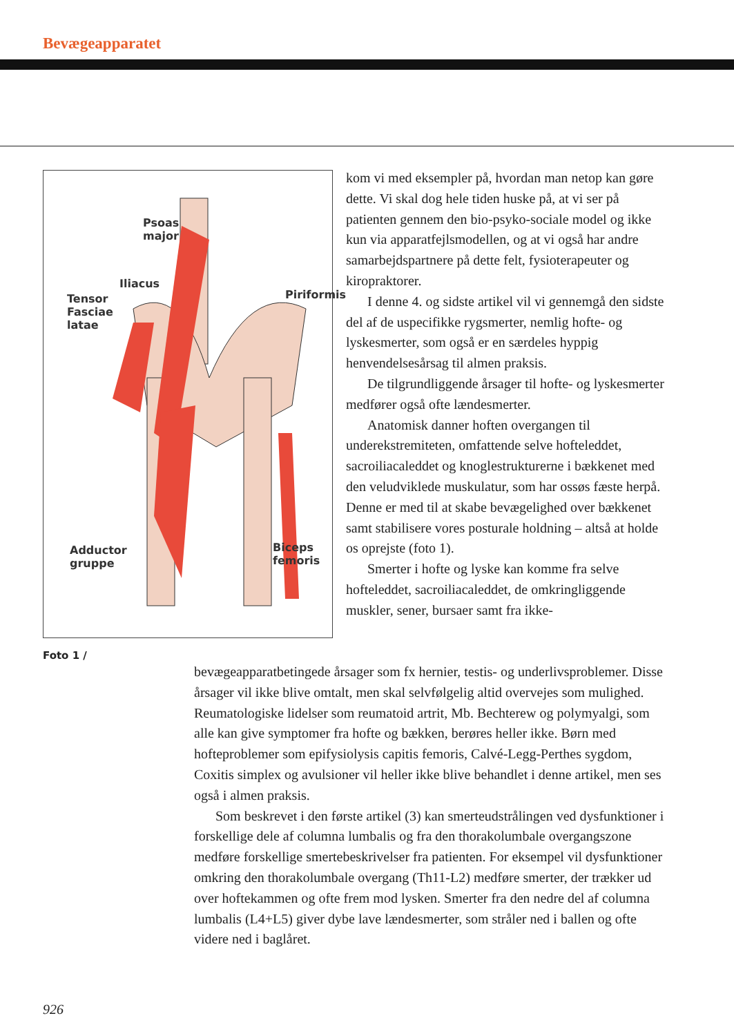Bevægeapparatet
Psoas
major
Iliacus
Tensor
Fasciae
latae
Piriformis
Adductor
gruppe
Biceps
femoris
Foto 1 /
kom vi med eksempler på, hvordan man netop kan gøre dette. Vi skal dog hele tiden huske på, at vi ser på patienten gennem den bio-psyko-sociale model og ikke kun via apparatfejlsmodellen, og at vi også har andre samarbejdspartnere på dette felt, fysioterapeuter og kiropraktorer.
I denne 4. og sidste artikel vil vi gennemgå den sidste del af de uspecifikke rygsmerter, nemlig hofte- og lyskesmerter, som også er en særdeles hyppig henvendelsesårsag til almen praksis.
De tilgrundliggende årsager til hofte- og lyskesmerter medfører også ofte lændesmerter.
Anatomisk danner hoften overgangen til underekstremiteten, omfattende selve hofteleddet, sacroiliacaleddet og knoglestrukturerne i bækkenet med den veludviklede muskulatur, som har ossøs fæste herpå. Denne er med til at skabe bevægelighed over bækkenet samt stabilisere vores posturale holdning – altså at holde os oprejste (foto 1).
Smerter i hofte og lyske kan komme fra selve hofteleddet, sacroiliacaleddet, de omkringliggende muskler, sener, bursaer samt fra ikke-
bevægeapparatbetingede årsager som fx hernier, testis- og underlivsproblemer. Disse årsager vil ikke blive omtalt, men skal selvfølgelig altid overvejes som mulighed. Reumatologiske lidelser som reumatoid artrit, Mb. Bechterew og polymyalgi, som alle kan give symptomer fra hofte og bækken, berøres heller ikke. Børn med hofteproblemer som epifysiolysis capitis femoris, Calvé-Legg-Perthes sygdom, Coxitis simplex og avulsioner vil heller ikke blive behandlet i denne artikel, men ses også i almen praksis.
Som beskrevet i den første artikel (3) kan smerteudstrålingen ved dysfunktioner i forskellige dele af columna lumbalis og fra den thorakolumbale overgangszone medføre forskellige smertebeskrivelser fra patienten. For eksempel vil dysfunktioner omkring den thorakolumbale overgang (Th11-L2) medføre smerter, der trækker ud over hoftekammen og ofte frem mod lysken. Smerter fra den nedre del af columna lumbalis (L4+L5) giver dybe lave lændesmerter, som stråler ned i ballen og ofte videre ned i baglåret.
926